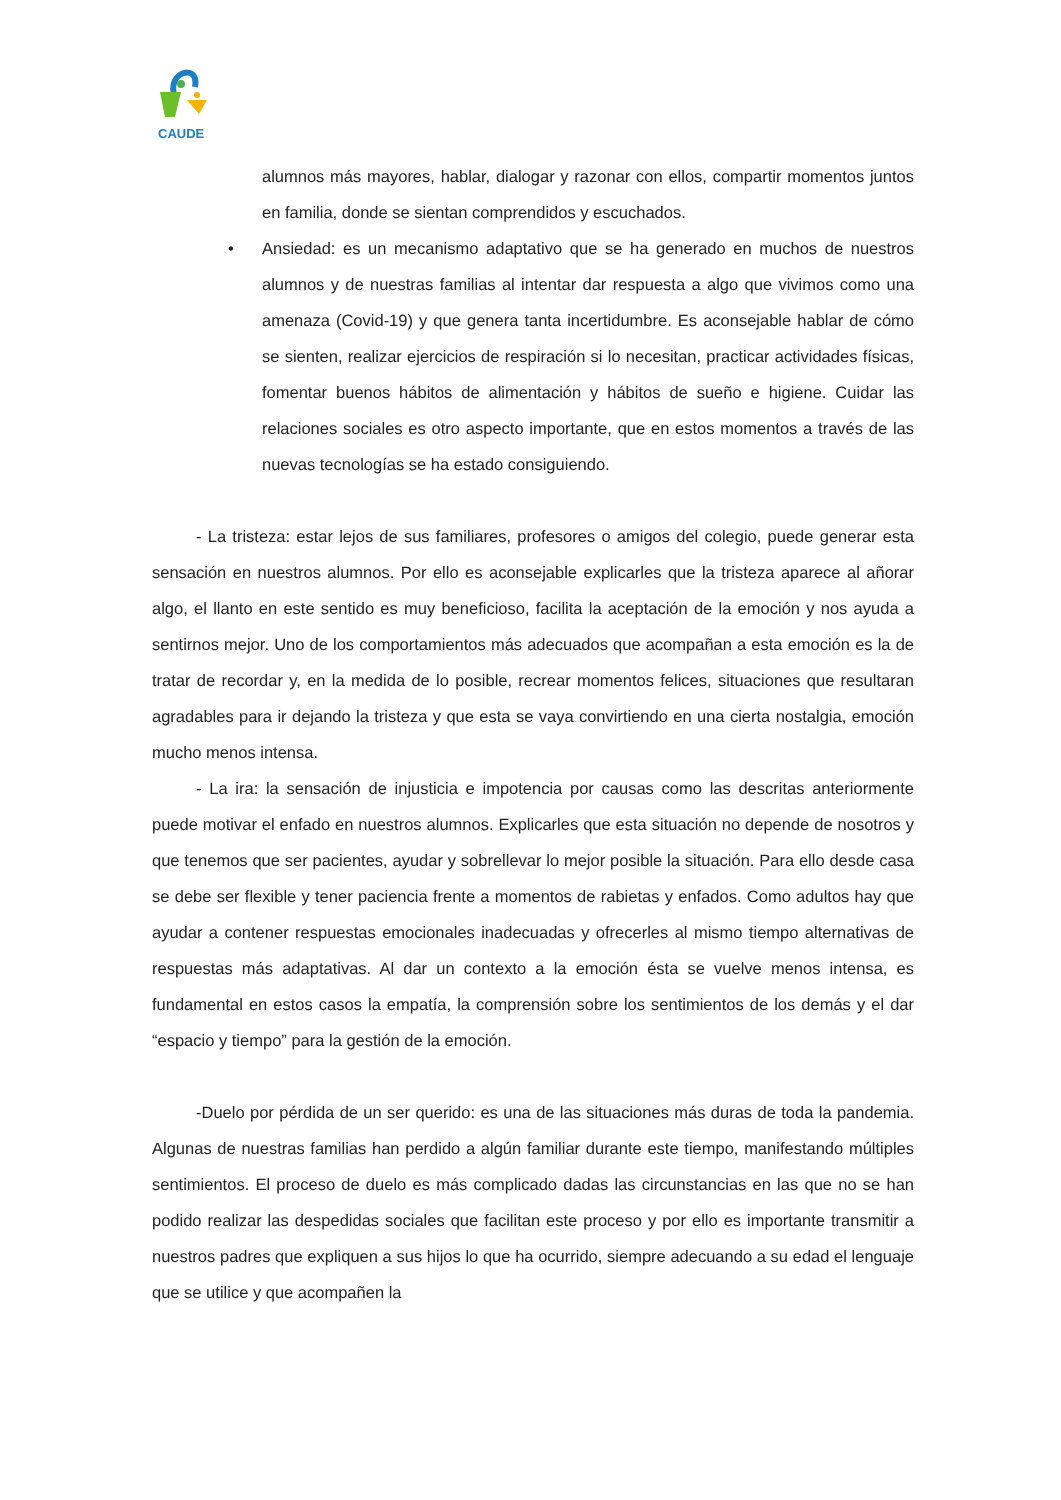CAUDE
alumnos más mayores, hablar, dialogar y razonar con ellos, compartir momentos juntos en familia, donde se sientan comprendidos y escuchados.
• Ansiedad: es un mecanismo adaptativo que se ha generado en muchos de nuestros alumnos y de nuestras familias al intentar dar respuesta a algo que vivimos como una amenaza (Covid-19) y que genera tanta incertidumbre. Es aconsejable hablar de cómo se sienten, realizar ejercicios de respiración si lo necesitan, practicar actividades físicas, fomentar buenos hábitos de alimentación y hábitos de sueño e higiene. Cuidar las relaciones sociales es otro aspecto importante, que en estos momentos a través de las nuevas tecnologías se ha estado consiguiendo.
- La tristeza: estar lejos de sus familiares, profesores o amigos del colegio, puede generar esta sensación en nuestros alumnos. Por ello es aconsejable explicarles que la tristeza aparece al añorar algo, el llanto en este sentido es muy beneficioso, facilita la aceptación de la emoción y nos ayuda a sentirnos mejor. Uno de los comportamientos más adecuados que acompañan a esta emoción es la de tratar de recordar y, en la medida de lo posible, recrear momentos felices, situaciones que resultaran agradables para ir dejando la tristeza y que esta se vaya convirtiendo en una cierta nostalgia, emoción mucho menos intensa.
- La ira: la sensación de injusticia e impotencia por causas como las descritas anteriormente puede motivar el enfado en nuestros alumnos. Explicarles que esta situación no depende de nosotros y que tenemos que ser pacientes, ayudar y sobrellevar lo mejor posible la situación. Para ello desde casa se debe ser flexible y tener paciencia frente a momentos de rabietas y enfados. Como adultos hay que ayudar a contener respuestas emocionales inadecuadas y ofrecerles al mismo tiempo alternativas de respuestas más adaptativas. Al dar un contexto a la emoción ésta se vuelve menos intensa, es fundamental en estos casos la empatía, la comprensión sobre los sentimientos de los demás y el dar “espacio y tiempo” para la gestión de la emoción.
-Duelo por pérdida de un ser querido: es una de las situaciones más duras de toda la pandemia. Algunas de nuestras familias han perdido a algún familiar durante este tiempo, manifestando múltiples sentimientos. El proceso de duelo es más complicado dadas las circunstancias en las que no se han podido realizar las despedidas sociales que facilitan este proceso y por ello es importante transmitir a nuestros padres que expliquen a sus hijos lo que ha ocurrido, siempre adecuando a su edad el lenguaje que se utilice y que acompañen la